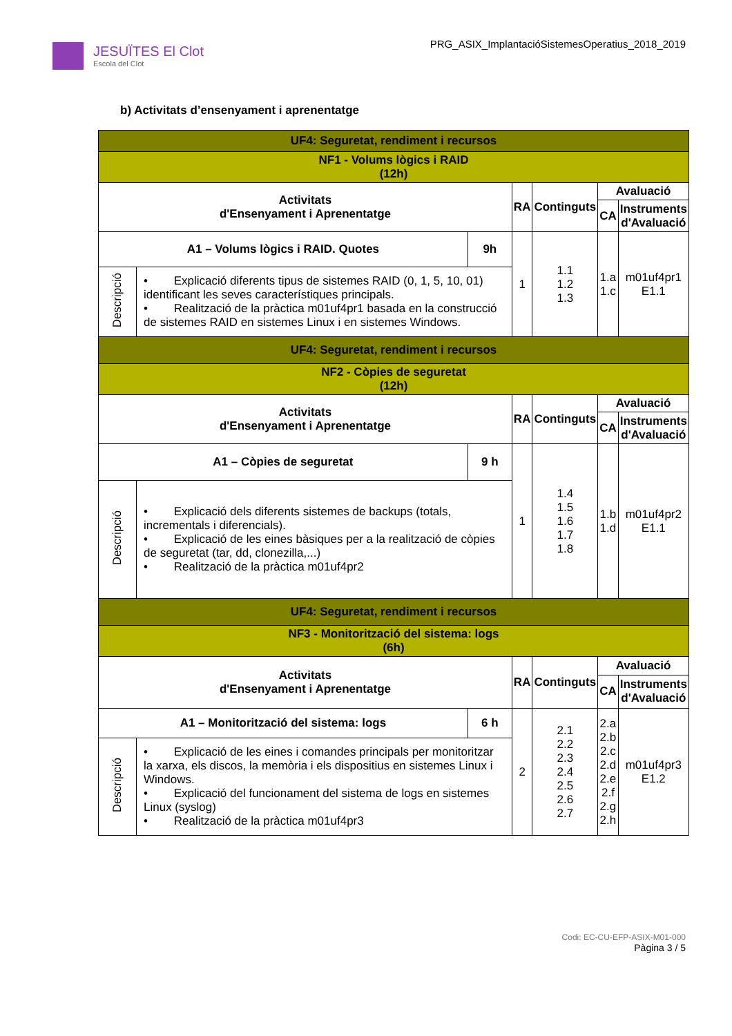JESUÏTES El Clot
Escola del Clot
PRG_ASIX_ImplantacióSistemesOperatius_2018_2019
b) Activitats d’ensenyament i aprenentatge
| UF4: Seguretat, rendiment i recursos | | | | | | |
| NF1 - Volums lògics i RAID (12h) | | | | | | |
| Activitats d'Ensenyament i Aprenentatge | | | RA | Continguts | Avaluació | |
| | | | | | CA | Instruments d'Avaluació |
| A1 – Volums lògics i RAID. Quotes | | 9h | 1 | 1.1 1.2 1.3 | 1.a 1.c | m01uf4pr1 E1.1 |
| Descripció | • Explicació diferents tipus de sistemes RAID (0, 1, 5, 10, 01) identificant les seves característiques principals. • Realització de la pràctica m01uf4pr1 basada en la construcció de sistemes RAID en sistemes Linux i en sistemes Windows. | | | | | |
| UF4: Seguretat, rendiment i recursos | | | | | | |
| NF2 - Còpies de seguretat (12h) | | | | | | |
| Activitats d'Ensenyament i Aprenentatge | | | RA | Continguts | Avaluació | |
| | | | | | CA | Instruments d'Avaluació |
| A1 – Còpies de seguretat | | 9 h | 1 | 1.4 1.5 1.6 1.7 1.8 | 1.b 1.d | m01uf4pr2 E1.1 |
| Descripció | • Explicació dels diferents sistemes de backups (totals, incrementals i diferencials). • Explicació de les eines bàsiques per a la realització de còpies de seguretat (tar, dd, clonezilla,...) • Realització de la pràctica m01uf4pr2 | | | | | |
| UF4: Seguretat, rendiment i recursos | | | | | | |
| NF3 - Monitorització del sistema: logs (6h) | | | | | | |
| Activitats d'Ensenyament i Aprenentatge | | | RA | Continguts | Avaluació | |
| | | | | | CA | Instruments d'Avaluació |
| A1 – Monitorització del sistema: logs | | 6 h | 2 | 2.1 2.2 2.3 2.4 2.5 2.6 2.7 | 2.a 2.b 2.c 2.d 2.e 2.f 2.g 2.h | m01uf4pr3 E1.2 |
| Descripció | • Explicació de les eines i comandes principals per monitoritzar la xarxa, els discos, la memòria i els dispositius en sistemes Linux i Windows. • Explicació del funcionament del sistema de logs en sistemes Linux (syslog) • Realització de la pràctica m01uf4pr3 | | | | | |
Codi: EC-CU-EFP-ASIX-M01-000
Pàgina 3 / 5